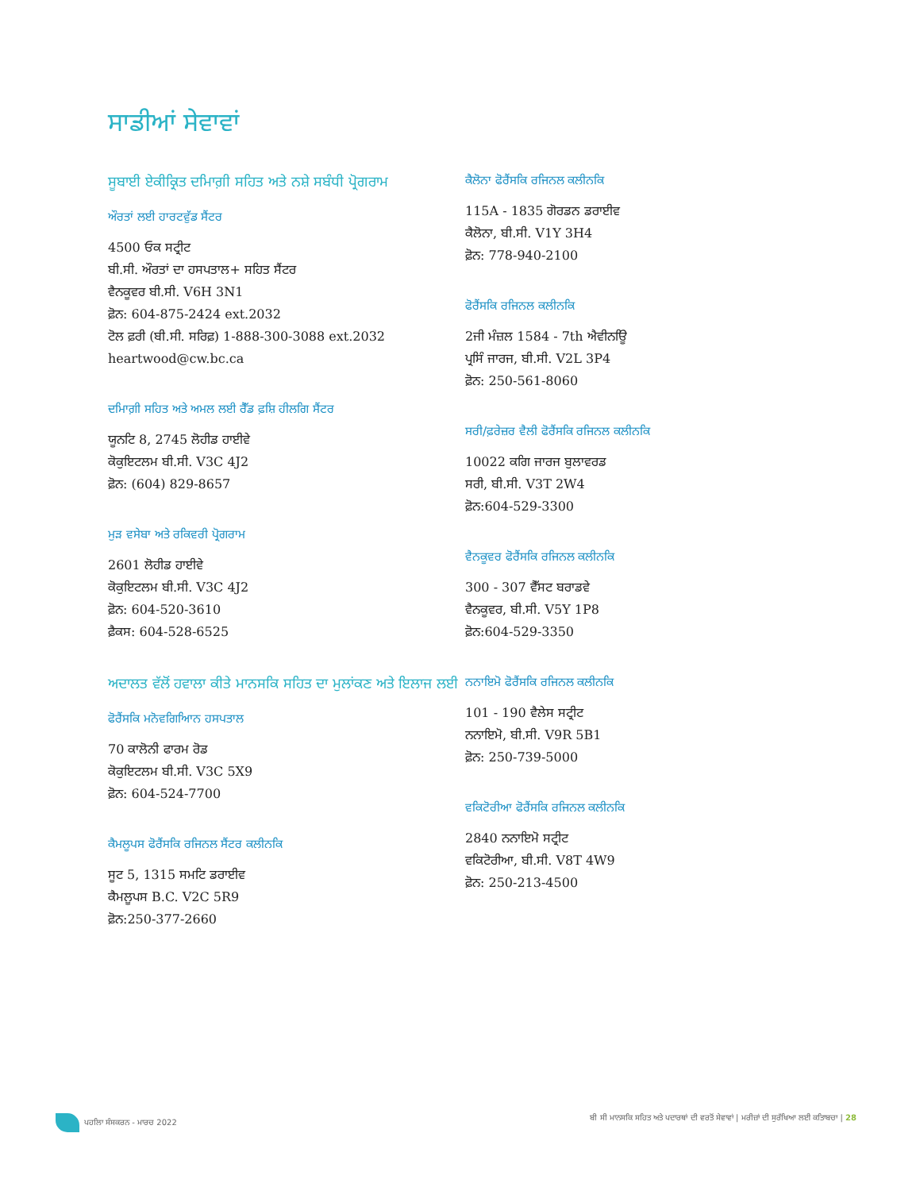ਸਾਡੀਆਂ ਸੇਵਾਵਾਂ
ਸੂਬਾਈ ਏਕੀਕ੍ਰਿਤ ਦਮਿਾਗ਼ੀ ਸਹਿਤ ਅਤੇ ਨਸ਼ੇ ਸਬੰਧੀ ਪ੍ਰੋਗਰਾਮ
ਔਰਤਾਂ ਲਈ ਹਾਰਟਵੁੱਡ ਸੈਂਟਰ
4500 ਓਕ ਸਟ੍ਰੀਟ
ਬੀ.ਸੀ. ਔਰਤਾਂ ਦਾ ਹਸਪਤਾਲ+ ਸਹਿਤ ਸੈਂਟਰ
ਵੈਨਕੂਵਰ ਬੀ.ਸੀ. V6H 3N1
ਫ਼ੋਨ: 604-875-2424 ext.2032
ਟੋਲ ਫ਼ਰੀ (ਬੀ.ਸੀ. ਸਰਿਫ਼) 1-888-300-3088 ext.2032
heartwood@cw.bc.ca
ਦਮਿਾਗ਼ੀ ਸਹਿਤ ਅਤੇ ਅਮਲ ਲਈ ਰੈੱਡ ਫ਼ਸ਼ਿ ਹੀਲਗਿ ਸੈਂਟਰ
ਯੂਨਟਿ 8, 2745 ਲੋਹੀਡ ਹਾਈਵੇ
ਕੋਕੁਇਟਲਮ ਬੀ.ਸੀ. V3C 4J2
ਫ਼ੋਨ: (604) 829-8657
ਮੁੜ ਵਸੇਬਾ ਅਤੇ ਰਕਿਵਰੀ ਪ੍ਰੋਗਰਾਮ
2601 ਲੋਹੀਡ ਹਾਈਵੇ
ਕੋਕੁਇਟਲਮ ਬੀ.ਸੀ. V3C 4J2
ਫ਼ੋਨ: 604-520-3610
ਫ਼ੈਕਸ: 604-528-6525
ਅਦਾਲਤ ਵੱਲੋਂ ਹਵਾਲਾ ਕੀਤੇ ਮਾਨਸਕਿ ਸਹਿਤ ਦਾ ਮੁਲਾਂਕਣ ਅਤੇ ਇਲਾਜ ਲਈ
ਫੋਰੈਂਸਕਿ ਮਨੋਵਗਿਆਿਨ ਹਸਪਤਾਲ
70 ਕਾਲੋਨੀ ਫਾਰਮ ਰੋਡ
ਕੋਕੁਇਟਲਮ ਬੀ.ਸੀ. V3C 5X9
ਫ਼ੋਨ: 604-524-7700
ਕੈਮਲੂਪਸ ਫੋਰੈਂਸਕਿ ਰਜਿਨਲ ਸੈਂਟਰ ਕਲੀਨਕਿ
ਸੂਟ 5, 1315 ਸਮਟਿ ਡਰਾਈਵ
ਕੈਮਲੂਪਸ B.C. V2C 5R9
ਫ਼ੋਨ:250-377-2660
ਕੈਲੋਨਾ ਫੋਰੈਂਸਕਿ ਰਜਿਨਲ ਕਲੀਨਕਿ
115A - 1835 ਗੋਰਡਨ ਡਰਾਈਵ
ਕੈਲੋਨਾ, ਬੀ.ਸੀ. V1Y 3H4
ਫ਼ੋਨ: 778-940-2100
ਫੋਰੈਂਸਕਿ ਰਜਿਨਲ ਕਲੀਨਕਿ
2ਜੀ ਮੰਜ਼ਲ 1584 - 7th ਐਵੀਨਊਿ
ਪ੍ਰਸਿੰ ਜਾਰਜ, ਬੀ.ਸੀ. V2L 3P4
ਫ਼ੋਨ: 250-561-8060
ਸਰੀ/ਫ਼ਰੇਜ਼ਰ ਵੈਲੀ ਫੋਰੈਂਸਕਿ ਰਜਿਨਲ ਕਲੀਨਕਿ
10022 ਕਗਿ ਜਾਰਜ ਬੁਲਾਵਰਡ
ਸਰੀ, ਬੀ.ਸੀ. V3T 2W4
ਫ਼ੋਨ:604-529-3300
ਵੈਨਕੂਵਰ ਫੋਰੈਂਸਕਿ ਰਜਿਨਲ ਕਲੀਨਕਿ
300 - 307 ਵੈੱਸਟ ਬਰਾਡਵੇ
ਵੈਨਕੂਵਰ, ਬੀ.ਸੀ. V5Y 1P8
ਫ਼ੋਨ:604-529-3350
ਨਨਾਇਮੋ ਫੋਰੈਂਸਕਿ ਰਜਿਨਲ ਕਲੀਨਕਿ
101 - 190 ਵੈਲੇਸ ਸਟ੍ਰੀਟ
ਨਨਾਇਮੋ, ਬੀ.ਸੀ. V9R 5B1
ਫ਼ੋਨ: 250-739-5000
ਵਕਿਟੋਰੀਆ ਫੋਰੈਂਸਕਿ ਰਜਿਨਲ ਕਲੀਨਕਿ
2840 ਨਨਾਇਮੋ ਸਟ੍ਰੀਟ
ਵਕਿਟੋਰੀਆ, ਬੀ.ਸੀ. V8T 4W9
ਫ਼ੋਨ: 250-213-4500
ਪਹਲਿਾ ਸੰਸਕਰਨ - ਮਾਰਚ 2022 ਬੀ ਸੀ ਮਾਨਸਕਿ ਸਹਿਤ ਅਤੇ ਪਦਾਰਥਾਂ ਦੀ ਵਰਤੋਂ ਸੇਵਾਵਾਂ | ਮਰੀਜ਼ਾਂ ਦੀ ਸੁਰੱਖਿਆ ਲਈ ਕਤਿਾਬਚਾ | 28